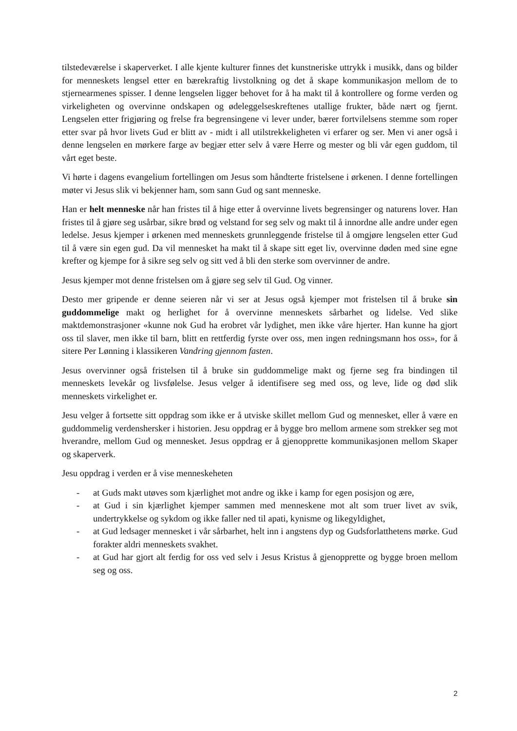tilstedeværelse i skaperverket. I alle kjente kulturer finnes det kunstneriske uttrykk i musikk, dans og bilder for menneskets lengsel etter en bærekraftig livstolkning og det å skape kommunikasjon mellom de to stjernearmenes spisser. I denne lengselen ligger behovet for å ha makt til å kontrollere og forme verden og virkeligheten og overvinne ondskapen og ødeleggelseskreftenes utallige frukter, både nært og fjernt. Lengselen etter frigjøring og frelse fra begrensingene vi lever under, bærer fortvilelsens stemme som roper etter svar på hvor livets Gud er blitt av - midt i all utilstrekkeligheten vi erfarer og ser. Men vi aner også i denne lengselen en mørkere farge av begjær etter selv å være Herre og mester og bli vår egen guddom, til vårt eget beste.
Vi hørte i dagens evangelium fortellingen om Jesus som håndterte fristelsene i ørkenen. I denne fortellingen møter vi Jesus slik vi bekjenner ham, som sann Gud og sant menneske.
Han er helt menneske når han fristes til å hige etter å overvinne livets begrensinger og naturens lover. Han fristes til å gjøre seg usårbar, sikre brød og velstand for seg selv og makt til å innordne alle andre under egen ledelse. Jesus kjemper i ørkenen med menneskets grunnleggende fristelse til å omgjøre lengselen etter Gud til å være sin egen gud. Da vil mennesket ha makt til å skape sitt eget liv, overvinne døden med sine egne krefter og kjempe for å sikre seg selv og sitt ved å bli den sterke som overvinner de andre.
Jesus kjemper mot denne fristelsen om å gjøre seg selv til Gud. Og vinner.
Desto mer gripende er denne seieren når vi ser at Jesus også kjemper mot fristelsen til å bruke sin guddommelige makt og herlighet for å overvinne menneskets sårbarhet og lidelse. Ved slike maktdemonstrasjoner «kunne nok Gud ha erobret vår lydighet, men ikke våre hjerter. Han kunne ha gjort oss til slaver, men ikke til barn, blitt en rettferdig fyrste over oss, men ingen redningsmann hos oss», for å sitere Per Lønning i klassikeren Vandring gjennom fasten.
Jesus overvinner også fristelsen til å bruke sin guddommelige makt og fjerne seg fra bindingen til menneskets levekår og livsfølelse. Jesus velger å identifisere seg med oss, og leve, lide og død slik menneskets virkelighet er.
Jesu velger å fortsette sitt oppdrag som ikke er å utviske skillet mellom Gud og mennesket, eller å være en guddommelig verdenshersker i historien. Jesu oppdrag er å bygge bro mellom armene som strekker seg mot hverandre, mellom Gud og mennesket. Jesus oppdrag er å gjenopprette kommunikasjonen mellom Skaper og skaperverk.
Jesu oppdrag i verden er å vise menneskeheten
- at Guds makt utøves som kjærlighet mot andre og ikke i kamp for egen posisjon og ære,
- at Gud i sin kjærlighet kjemper sammen med menneskene mot alt som truer livet av svik, undertrykkelse og sykdom og ikke faller ned til apati, kynisme og likegyldighet,
- at Gud ledsager mennesket i vår sårbarhet, helt inn i angstens dyp og Gudsforlatthetens mørke. Gud forakter aldri menneskets svakhet.
- at Gud har gjort alt ferdig for oss ved selv i Jesus Kristus å gjenopprette og bygge broen mellom seg og oss.
2